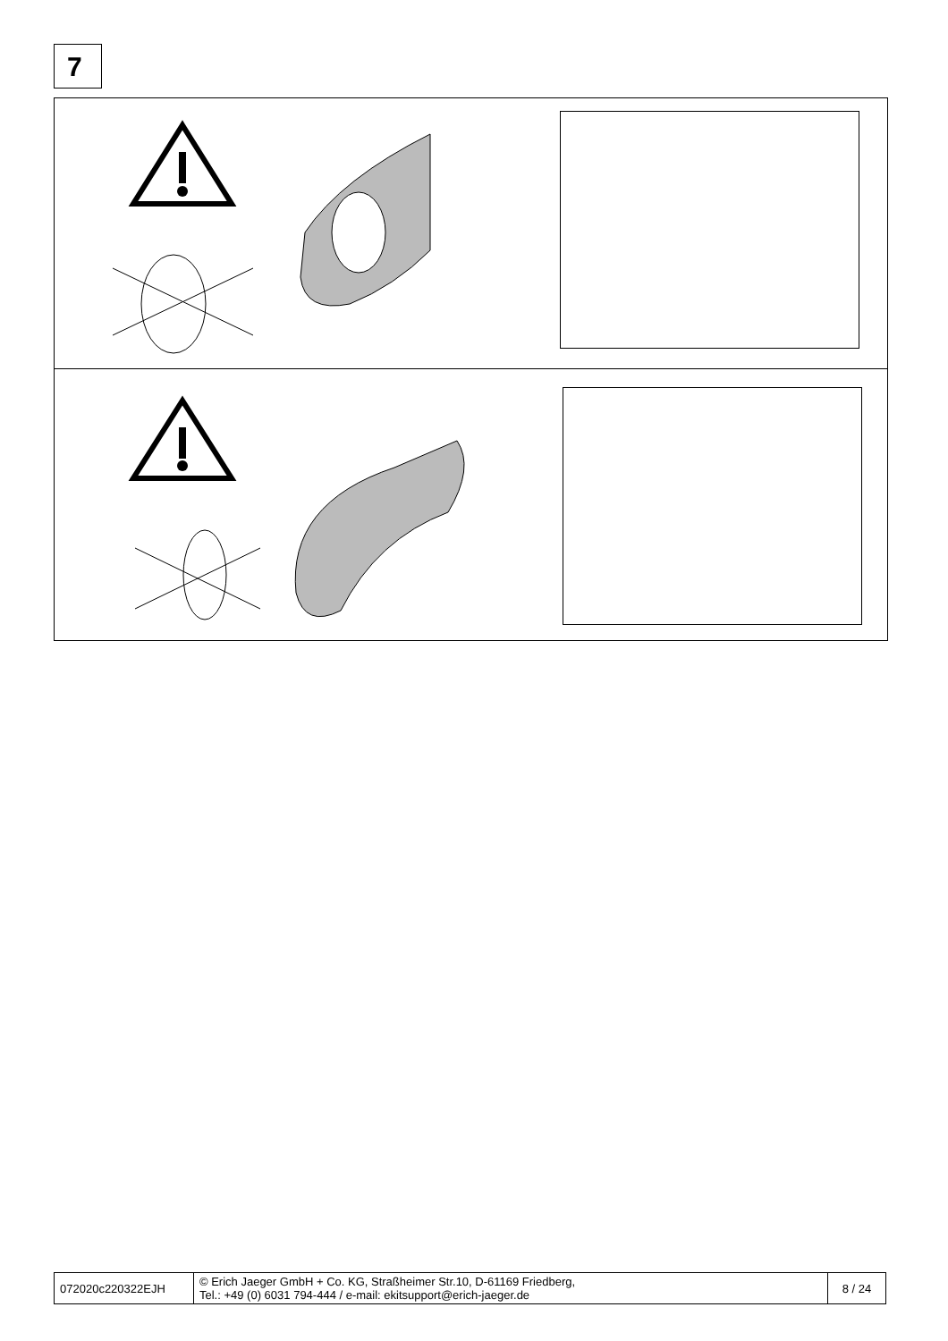7
| 072020c220322EJH | © Erich Jaeger GmbH + Co. KG, Straßheimer Str.10, D-61169 Friedberg, Tel.: +49 (0) 6031 794-444 / e-mail: ekitsupport@erich-jaeger.de | 8 / 24 |